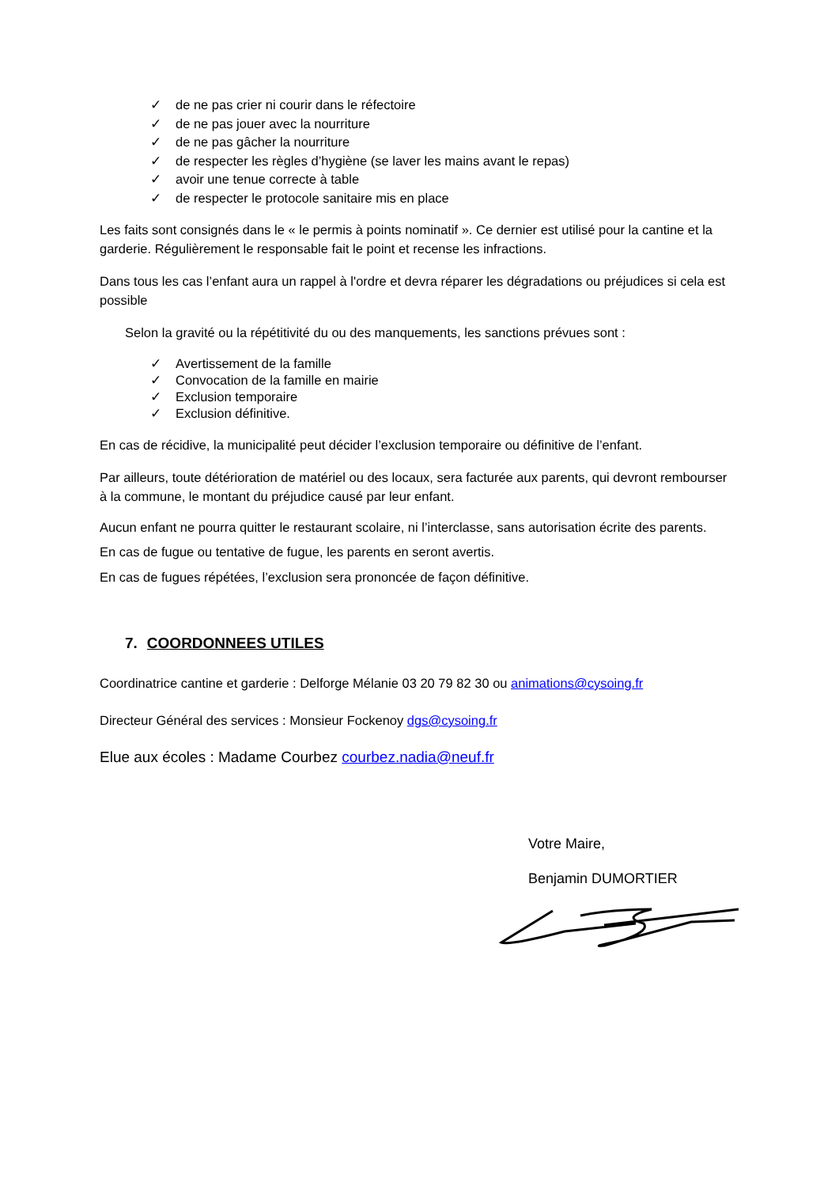✓ de ne pas crier ni courir dans le réfectoire
✓ de ne pas jouer avec la nourriture
✓ de ne pas gâcher la nourriture
✓ de respecter les règles d’hygiène (se laver les mains avant le repas)
✓ avoir une tenue correcte à table
✓ de respecter le protocole sanitaire mis en place
Les faits sont consignés dans le « le permis à points nominatif ». Ce dernier est utilisé pour la cantine et la garderie. Régulièrement le responsable fait le point et recense les infractions.
Dans tous les cas l’enfant aura un rappel à l'ordre et devra réparer les dégradations ou préjudices si cela est possible
Selon la gravité ou la répétitivité du ou des manquements, les sanctions prévues sont :
✓ Avertissement de la famille
✓ Convocation de la famille en mairie
✓ Exclusion temporaire
✓ Exclusion définitive.
En cas de récidive, la municipalité peut décider l’exclusion temporaire ou définitive de l’enfant.
Par ailleurs, toute détérioration de matériel ou des locaux, sera facturée aux parents, qui devront rembourser à la commune, le montant du préjudice causé par leur enfant.
Aucun enfant ne pourra quitter le restaurant scolaire, ni l’interclasse, sans autorisation écrite des parents.
En cas de fugue ou tentative de fugue, les parents en seront avertis.
En cas de fugues répétées, l’exclusion sera prononcée de façon définitive.
7. COORDONNEES UTILES
Coordinatrice cantine et garderie : Delforge Mélanie 03 20 79 82 30 ou animations@cysoing.fr
Directeur Général des services : Monsieur Fockenoy dgs@cysoing.fr
Elue aux écoles : Madame Courbez courbez.nadia@neuf.fr
Votre Maire,
Benjamin DUMORTIER